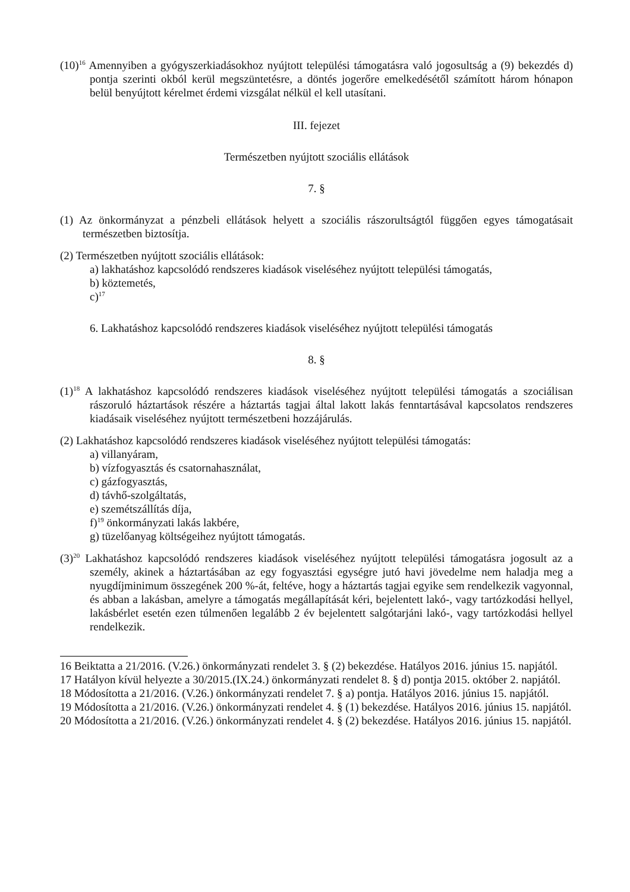(10)<sup>16</sup> Amennyiben a gyógyszerkiadásokhoz nyújtott települési támogatásra való jogosultság a (9) bekezdés d) pontja szerinti okból kerül megszüntetésre, a döntés jogerőre emelkedésétől számított három hónapon belül benyújtott kérelmet érdemi vizsgálat nélkül el kell utasítani.
III. fejezet
Természetben nyújtott szociális ellátások
7. §
(1) Az önkormányzat a pénzbeli ellátások helyett a szociális rászorultságtól függően egyes támogatásait természetben biztosítja.
(2) Természetben nyújtott szociális ellátások:
a) lakhatáshoz kapcsolódó rendszeres kiadások viseléséhez nyújtott települési támogatás,
b) köztemetés,
c)<sup>17</sup>
6. Lakhatáshoz kapcsolódó rendszeres kiadások viseléséhez nyújtott települési támogatás
8. §
(1)<sup>18</sup> A lakhatáshoz kapcsolódó rendszeres kiadások viseléséhez nyújtott települési támogatás a szociálisan rászoruló háztartások részére a háztartás tagjai által lakott lakás fenntartásával kapcsolatos rendszeres kiadásaik viseléséhez nyújtott természetbeni hozzájárulás.
(2) Lakhatáshoz kapcsolódó rendszeres kiadások viseléséhez nyújtott települési támogatás:
a) villanyáram,
b) vízfogyasztás és csatornahasználat,
c) gázfogyasztás,
d) távhő-szolgáltatás,
e) szemétszállítás díja,
f)<sup>19</sup> önkormányzati lakás lakbére,
g) tüzelőanyag költségeihez nyújtott támogatás.
(3)<sup>20</sup> Lakhatáshoz kapcsolódó rendszeres kiadások viseléséhez nyújtott települési támogatásra jogosult az a személy, akinek a háztartásában az egy fogyasztási egységre jutó havi jövedelme nem haladja meg a nyugdíjminimum összegének 200 %-át, feltéve, hogy a háztartás tagjai egyike sem rendelkezik vagyonnal, és abban a lakásban, amelyre a támogatás megállapítását kéri, bejelentett lakó-, vagy tartózkodási hellyel, lakásbérlet esetén ezen túlmenően legalább 2 év bejelentett salgótarjáni lakó-, vagy tartózkodási hellyel rendelkezik.
16 Beiktatta a 21/2016. (V.26.) önkormányzati rendelet 3. § (2) bekezdése. Hatályos 2016. június 15. napjától.
17 Hatályon kívül helyezte a 30/2015.(IX.24.) önkormányzati rendelet 8. § d) pontja 2015. október 2. napjától.
18 Módosította a 21/2016. (V.26.) önkormányzati rendelet 7. § a) pontja. Hatályos 2016. június 15. napjától.
19 Módosította a 21/2016. (V.26.) önkormányzati rendelet 4. § (1) bekezdése. Hatályos 2016. június 15. napjától.
20 Módosította a 21/2016. (V.26.) önkormányzati rendelet 4. § (2) bekezdése. Hatályos 2016. június 15. napjától.